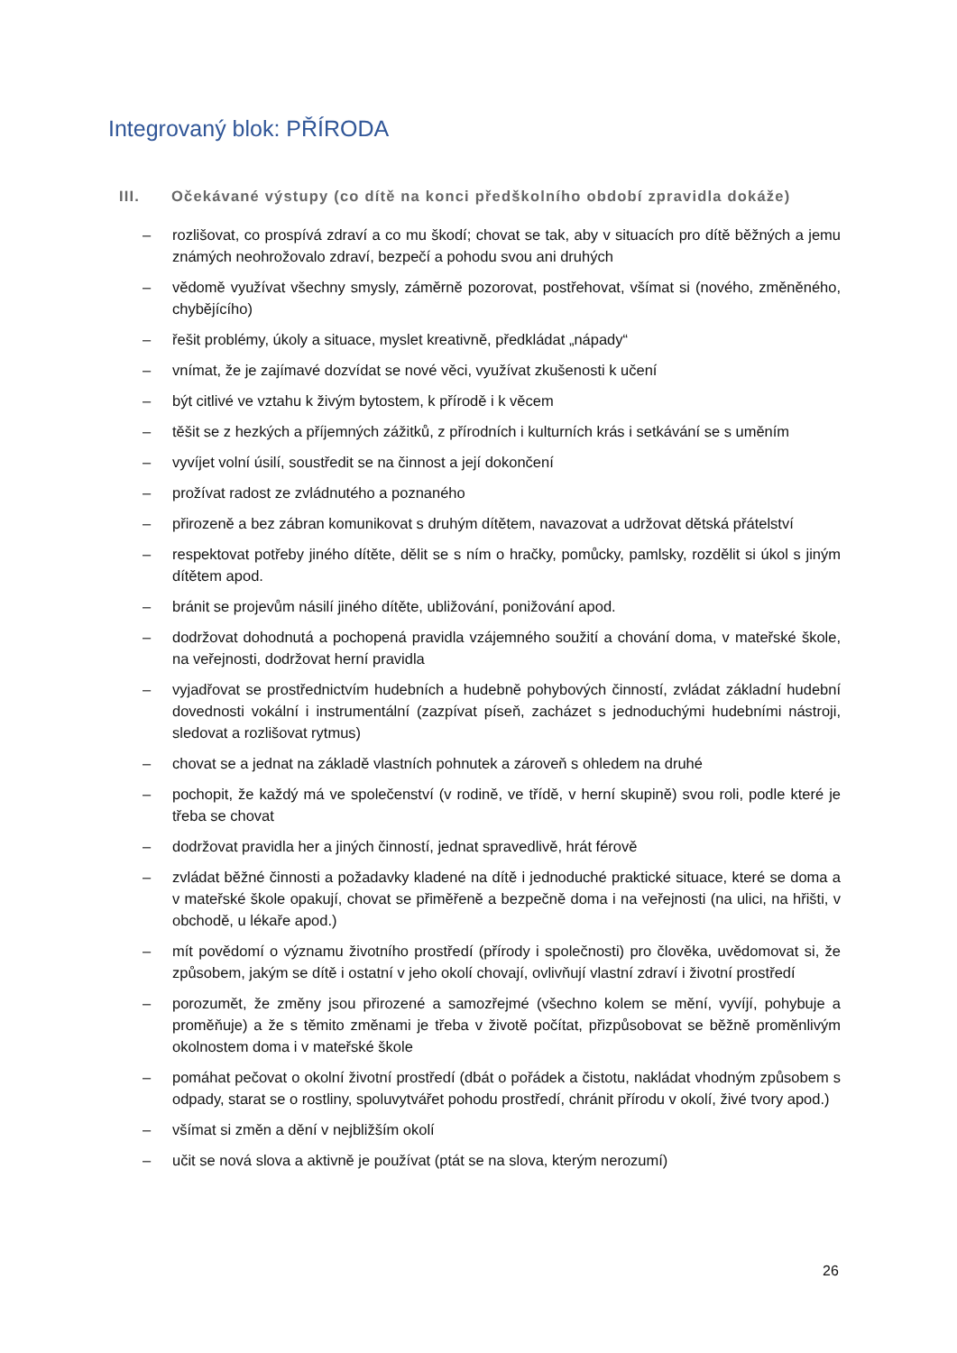Integrovaný blok: PŘÍRODA
III. Očekávané výstupy (co dítě na konci předškolního období zpravidla dokáže)
– rozlišovat, co prospívá zdraví a co mu škodí; chovat se tak, aby v situacích pro dítě běžných a jemu známých neohrožovalo zdraví, bezpečí a pohodu svou ani druhých
– vědomě využívat všechny smysly, záměrně pozorovat, postřehovat, všímat si (nového, změněného, chybějícího)
– řešit problémy, úkoly a situace, myslet kreativně, předkládat „nápady“
– vnímat, že je zajímavé dozvídat se nové věci, využívat zkušenosti k učení
– být citlivé ve vztahu k živým bytostem, k přírodě i k věcem
– těšit se z hezkých a příjemných zážitků, z přírodních i kulturních krás i setkávání se s uměním
– vyvíjet volní úsilí, soustředit se na činnost a její dokončení
– prožívat radost ze zvládnutého a poznaného
– přirozeně a bez zábran komunikovat s druhým dítětem, navazovat a udržovat dětská přátelství
– respektovat potřeby jiného dítěte, dělit se s ním o hračky, pomůcky, pamlsky, rozdělit si úkol s jiným dítětem apod.
– bránit se projevům násilí jiného dítěte, ubližování, ponižování apod.
– dodržovat dohodnutá a pochopená pravidla vzájemného soužití a chování doma, v mateřské škole, na veřejnosti, dodržovat herní pravidla
– vyjadřovat se prostřednictvím hudebních a hudebně pohybových činností, zvládat základní hudební dovednosti vokální i instrumentální (zazpívat píseň, zacházet s jednoduchými hudebními nástroji, sledovat a rozlišovat rytmus)
– chovat se a jednat na základě vlastních pohnutek a zároveň s ohledem na druhé
– pochopit, že každý má ve společenství (v rodině, ve třídě, v herní skupině) svou roli, podle které je třeba se chovat
– dodržovat pravidla her a jiných činností, jednat spravedlivě, hrát férově
– zvládat běžné činnosti a požadavky kladené na dítě i jednoduché praktické situace, které se doma a v mateřské škole opakují, chovat se přiměřeně a bezpečně doma i na veřejnosti (na ulici, na hřišti, v obchodě, u lékaře apod.)
– mít povědomí o významu životního prostředí (přírody i společnosti) pro člověka, uvědomovat si, že způsobem, jakým se dítě i ostatní v jeho okolí chovají, ovlivňují vlastní zdraví i životní prostředí
– porozumět, že změny jsou přirozené a samozřejmé (všechno kolem se mění, vyvíjí, pohybuje a proměňuje) a že s těmito změnami je třeba v životě počítat, přizpůsobovat se běžně proměnlivým okolnostem doma i v mateřské škole
– pomáhat pečovat o okolní životní prostředí (dbát o pořádek a čistotu, nakládat vhodným způsobem s odpady, starat se o rostliny, spoluvytvářet pohodu prostředí, chránit přírodu v okolí, živé tvory apod.)
– všímat si změn a dění v nejbližším okolí
– učit se nová slova a aktivně je používat (ptát se na slova, kterým nerozumí)
26